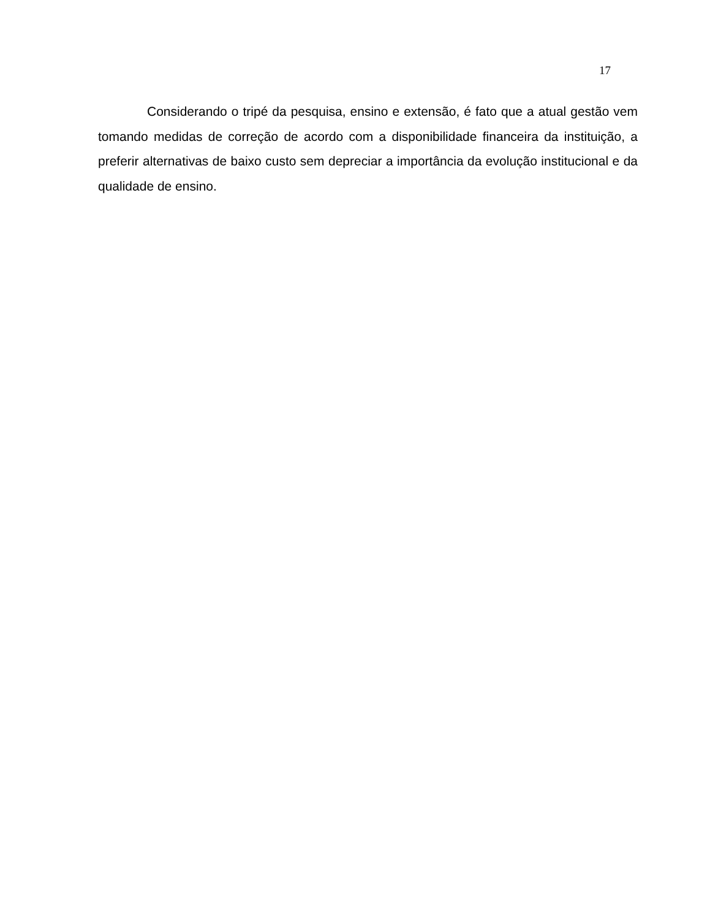17
Considerando o tripé da pesquisa, ensino e extensão, é fato que a atual gestão vem tomando medidas de correção de acordo com a disponibilidade financeira da instituição, a preferir alternativas de baixo custo sem depreciar a importância da evolução institucional e da qualidade de ensino.